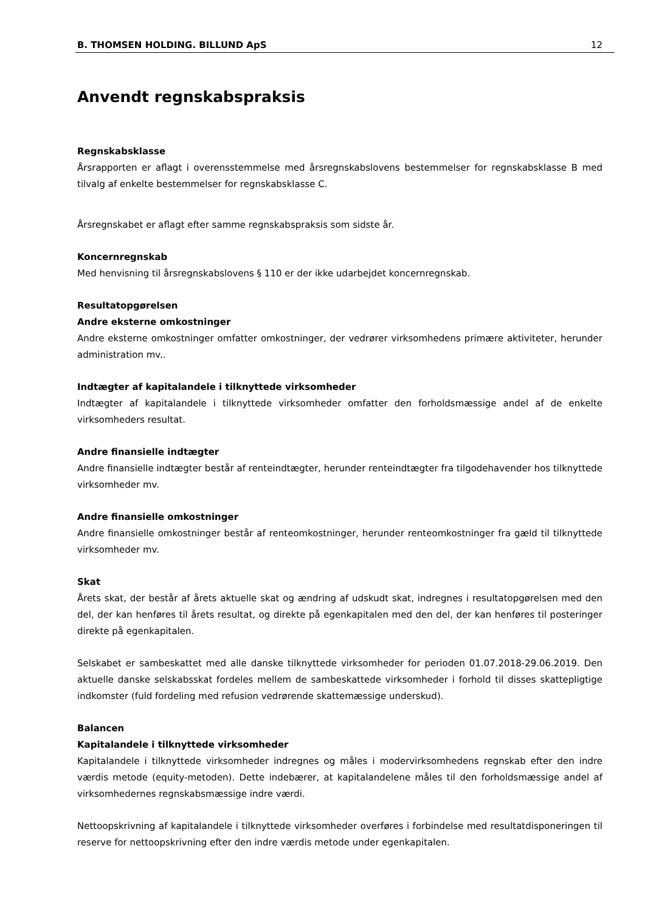B. THOMSEN HOLDING. BILLUND ApS 12
Anvendt regnskabspraksis
Regnskabsklasse
Årsrapporten er aflagt i overensstemmelse med årsregnskabslovens bestemmelser for regnskabsklasse B med tilvalg af enkelte bestemmelser for regnskabsklasse C.
Årsregnskabet er aflagt efter samme regnskabspraksis som sidste år.
Koncernregnskab
Med henvisning til årsregnskabslovens § 110 er der ikke udarbejdet koncernregnskab.
Resultatopgørelsen
Andre eksterne omkostninger
Andre eksterne omkostninger omfatter omkostninger, der vedrører virksomhedens primære aktiviteter, herunder administration mv..
Indtægter af kapitalandele i tilknyttede virksomheder
Indtægter af kapitalandele i tilknyttede virksomheder omfatter den forholdsmæssige andel af de enkelte virksomheders resultat.
Andre finansielle indtægter
Andre finansielle indtægter består af renteindtægter, herunder renteindtægter fra tilgodehavender hos tilknyttede virksomheder mv.
Andre finansielle omkostninger
Andre finansielle omkostninger består af renteomkostninger, herunder renteomkostninger fra gæld til tilknyttede virksomheder mv.
Skat
Årets skat, der består af årets aktuelle skat og ændring af udskudt skat, indregnes i resultatopgørelsen med den del, der kan henføres til årets resultat, og direkte på egenkapitalen med den del, der kan henføres til posteringer direkte på egenkapitalen.
Selskabet er sambeskattet med alle danske tilknyttede virksomheder for perioden 01.07.2018-29.06.2019. Den aktuelle danske selskabsskat fordeles mellem de sambeskattede virksomheder i forhold til disses skattepligtige indkomster (fuld fordeling med refusion vedrørende skattemæssige underskud).
Balancen
Kapitalandele i tilknyttede virksomheder
Kapitalandele i tilknyttede virksomheder indregnes og måles i modervirksomhedens regnskab efter den indre værdis metode (equity-metoden). Dette indebærer, at kapitalandelene måles til den forholdsmæssige andel af virksomhedernes regnskabsmæssige indre værdi.
Nettoopskrivning af kapitalandele i tilknyttede virksomheder overføres i forbindelse med resultatdisponeringen til reserve for nettoopskrivning efter den indre værdis metode under egenkapitalen.